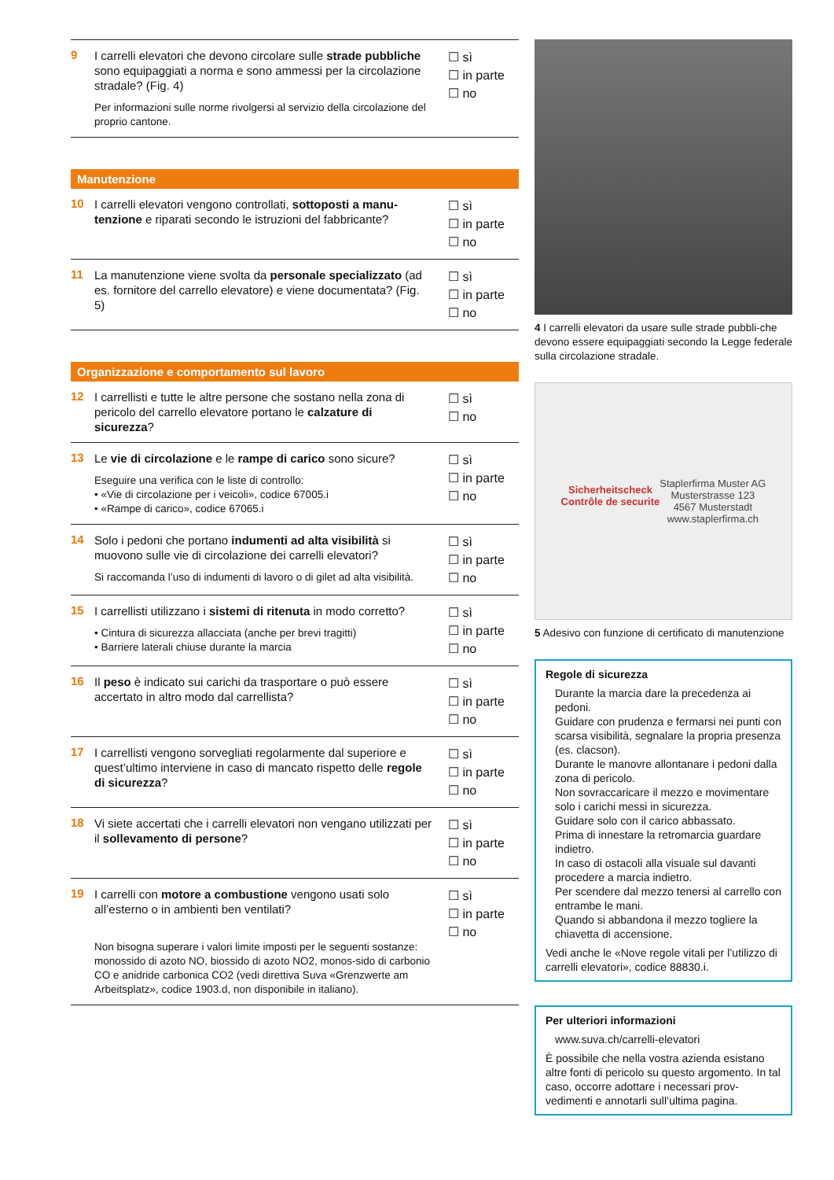9
I carrelli elevatori che devono circolare sulle strade pubbliche sono equipaggiati a norma e sono ammessi per la circolazione stradale? (Fig. 4)
Per informazioni sulle norme rivolgersi al servizio della circolazione del proprio cantone.
☐ sì
☐ in parte
☐ no
Manutenzione
10
I carrelli elevatori vengono controllati, sottoposti a manu-tenzione e riparati secondo le istruzioni del fabbricante?
☐ sì
☐ in parte
☐ no
11
La manutenzione viene svolta da personale specializzato (ad es. fornitore del carrello elevatore) e viene documentata? (Fig. 5)
☐ sì
☐ in parte
☐ no
Organizzazione e comportamento sul lavoro
12
I carrellisti e tutte le altre persone che sostano nella zona di pericolo del carrello elevatore portano le calzature di sicurezza?
☐ sì
☐ no
13
Le vie di circolazione e le rampe di carico sono sicure?
Eseguire una verifica con le liste di controllo:
• «Vie di circolazione per i veicoli», codice 67005.i
• «Rampe di carico», codice 67065.i
☐ sì
☐ in parte
☐ no
14
Solo i pedoni che portano indumenti ad alta visibilità si muovono sulle vie di circolazione dei carrelli elevatori?
Si raccomanda l’uso di indumenti di lavoro o di gilet ad alta visibilità.
☐ sì
☐ in parte
☐ no
15
I carrellisti utilizzano i sistemi di ritenuta in modo corretto?
• Cintura di sicurezza allacciata (anche per brevi tragitti)
• Barriere laterali chiuse durante la marcia
☐ sì
☐ in parte
☐ no
16
Il peso è indicato sui carichi da trasportare o può essere accertato in altro modo dal carrellista?
☐ sì
☐ in parte
☐ no
17
I carrellisti vengono sorvegliati regolarmente dal superiore e quest’ultimo interviene in caso di mancato rispetto delle regole di sicurezza?
☐ sì
☐ in parte
☐ no
18
Vi siete accertati che i carrelli elevatori non vengano utilizzati per il sollevamento di persone?
☐ sì
☐ in parte
☐ no
19
I carrelli con motore a combustione vengono usati solo all’esterno o in ambienti ben ventilati?
Non bisogna superare i valori limite imposti per le seguenti sostanze: monossido di azoto NO, biossido di azoto NO2, monos-sido di carbonio CO e anidride carbonica CO2 (vedi direttiva Suva «Grenzwerte am Arbeitsplatz», codice 1903.d, non disponibile in italiano).
☐ sì
☐ in parte
☐ no
4 I carrelli elevatori da usare sulle strade pubbli-che devono essere equipaggiati secondo la Legge federale sulla circolazione stradale.
Sicherheitscheck
Contrôle de securite
Staplerfirma Muster AG
Musterstrasse 123
4567 Musterstadt
www.staplerfirma.ch
5 Adesivo con funzione di certificato di manutenzione
Regole di sicurezza
Durante la marcia dare la precedenza ai pedoni.
Guidare con prudenza e fermarsi nei punti con scarsa visibilità, segnalare la propria presenza (es. clacson).
Durante le manovre allontanare i pedoni dalla zona di pericolo.
Non sovraccaricare il mezzo e movimentare solo i carichi messi in sicurezza.
Guidare solo con il carico abbassato.
Prima di innestare la retromarcia guardare indietro.
In caso di ostacoli alla visuale sul davanti procedere a marcia indietro.
Per scendere dal mezzo tenersi al carrello con entrambe le mani.
Quando si abbandona il mezzo togliere la chiavetta di accensione.
Vedi anche le «Nove regole vitali per l’utilizzo di carrelli elevatori», codice 88830.i.
Per ulteriori informazioni
www.suva.ch/carrelli-elevatori
È possibile che nella vostra azienda esistano altre fonti di pericolo su questo argomento. In tal caso, occorre adottare i necessari prov-vedimenti e annotarli sull’ultima pagina.